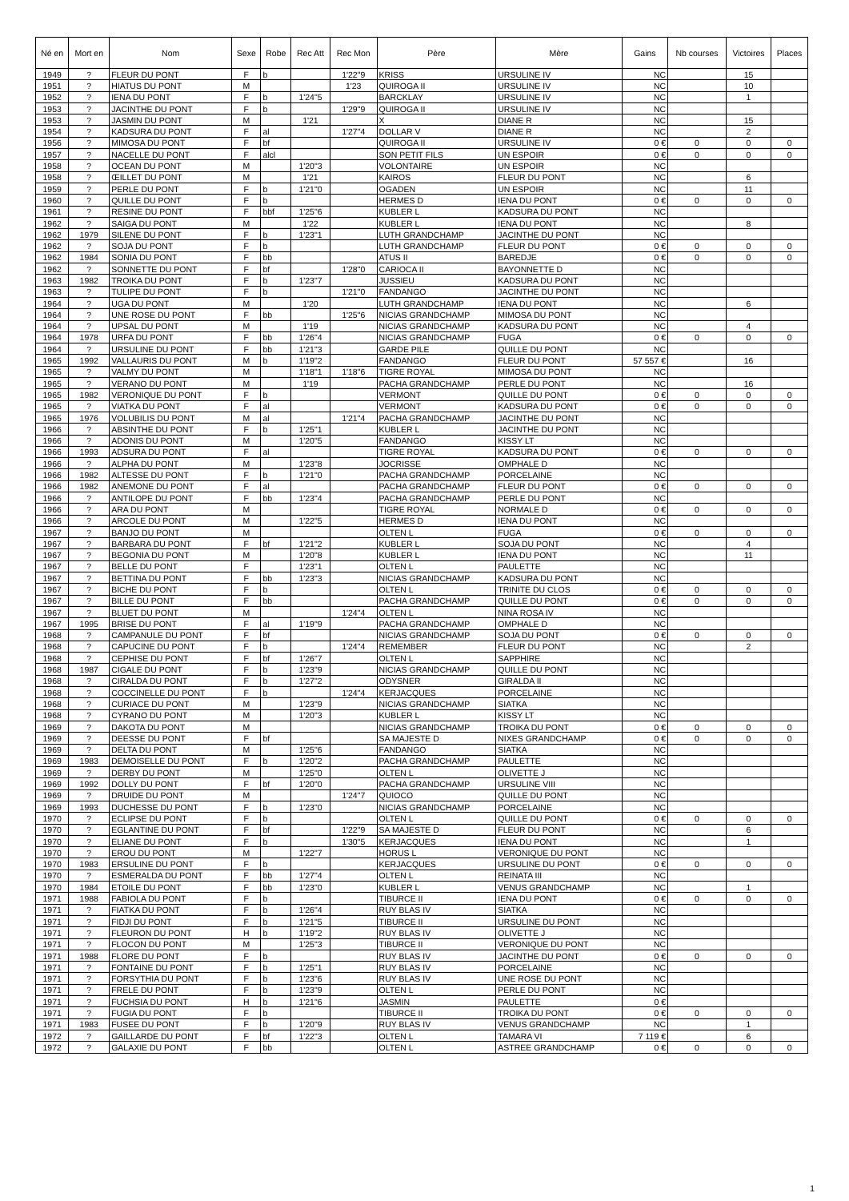| Né en | Mort en | Nom | Sexe | Robe | Rec Att | Rec Mon | Père | Mère | Gains | Nb courses | Victoires | Places |
| --- | --- | --- | --- | --- | --- | --- | --- | --- | --- | --- | --- | --- |
| 1949 | ? | FLEUR DU PONT | F | b | | 1'22"9 | KRISS | URSULINE IV | NC | | 15 | |
| 1951 | ? | HIATUS DU PONT | M | | | 1'23 | QUIROGA II | URSULINE IV | NC | | 10 | |
| 1952 | ? | IENA DU PONT | F | b | 1'24"5 | | BARCKLAY | URSULINE IV | NC | | 1 | |
| 1953 | ? | JACINTHE DU PONT | F | b | | 1'29"9 | QUIROGA II | URSULINE IV | NC | | | |
| 1953 | ? | JASMIN DU PONT | M | | 1'21 | | X | DIANE R | NC | | 15 | |
| 1954 | ? | KADSURA DU PONT | F | al | | 1'27"4 | DOLLAR V | DIANE R | NC | | 2 | |
| 1956 | ? | MIMOSA DU PONT | F | bf | | | QUIROGA II | URSULINE IV | 0 € | 0 | 0 | 0 |
| 1957 | ? | NACELLE DU PONT | F | alcl | | | SON PETIT FILS | UN ESPOIR | 0 € | 0 | 0 | 0 |
| 1958 | ? | OCEAN DU PONT | M | | 1'20"3 | | VOLONTAIRE | UN ESPOIR | NC | | | |
| 1958 | ? | ŒILLET DU PONT | M | | 1'21 | | KAIROS | FLEUR DU PONT | NC | | 6 | |
| 1959 | ? | PERLE DU PONT | F | b | 1'21"0 | | OGADEN | UN ESPOIR | NC | | 11 | |
| 1960 | ? | QUILLE DU PONT | F | b | | | HERMES D | IENA DU PONT | 0 € | 0 | 0 | 0 |
| 1961 | ? | RESINE DU PONT | F | bbf | 1'25"6 | | KUBLER L | KADSURA DU PONT | NC | | | |
| 1962 | ? | SAIGA DU PONT | M | | 1'22 | | KUBLER L | IENA DU PONT | NC | | 8 | |
| 1962 | 1979 | SILENE DU PONT | F | b | 1'23"1 | | LUTH GRANDCHAMP | JACINTHE DU PONT | NC | | | |
| 1962 | ? | SOJA DU PONT | F | b | | | LUTH GRANDCHAMP | FLEUR DU PONT | 0 € | 0 | 0 | 0 |
| 1962 | 1984 | SONIA DU PONT | F | bb | | | ATUS II | BAREDJE | 0 € | 0 | 0 | 0 |
| 1962 | ? | SONNETTE DU PONT | F | bf | | 1'28"0 | CARIOCA II | BAYONNETTE D | NC | | | |
| 1963 | 1982 | TROIKA DU PONT | F | b | 1'23"7 | | JUSSIEU | KADSURA DU PONT | NC | | | |
| 1963 | ? | TULIPE DU PONT | F | b | | 1'21"0 | FANDANGO | JACINTHE DU PONT | NC | | | |
| 1964 | ? | UGA DU PONT | M | | 1'20 | | LUTH GRANDCHAMP | IENA DU PONT | NC | | 6 | |
| 1964 | ? | UNE ROSE DU PONT | F | bb | | 1'25"6 | NICIAS GRANDCHAMP | MIMOSA DU PONT | NC | | | |
| 1964 | ? | UPSAL DU PONT | M | | 1'19 | | NICIAS GRANDCHAMP | KADSURA DU PONT | NC | | 4 | |
| 1964 | 1978 | URFA DU PONT | F | bb | 1'26"4 | | NICIAS GRANDCHAMP | FUGA | 0 € | 0 | 0 | 0 |
| 1964 | ? | URSULINE DU PONT | F | bb | 1'21"3 | | GARDE PILE | QUILLE DU PONT | NC | | | |
| 1965 | 1992 | VALLAURIS DU PONT | M | b | 1'19"2 | | FANDANGO | FLEUR DU PONT | 57 557 € | | 16 | |
| 1965 | ? | VALMY DU PONT | M | | 1'18"1 | 1'18"6 | TIGRE ROYAL | MIMOSA DU PONT | NC | | | |
| 1965 | ? | VERANO DU PONT | M | | 1'19 | | PACHA GRANDCHAMP | PERLE DU PONT | NC | | 16 | |
| 1965 | 1982 | VERONIQUE DU PONT | F | b | | | VERMONT | QUILLE DU PONT | 0 € | 0 | 0 | 0 |
| 1965 | ? | VIATKA DU PONT | F | al | | | VERMONT | KADSURA DU PONT | 0 € | 0 | 0 | 0 |
| 1965 | 1976 | VOLUBILIS DU PONT | M | al | | 1'21"4 | PACHA GRANDCHAMP | JACINTHE DU PONT | NC | | | |
| 1966 | ? | ABSINTHE DU PONT | F | b | 1'25"1 | | KUBLER L | JACINTHE DU PONT | NC | | | |
| 1966 | ? | ADONIS DU PONT | M | | 1'20"5 | | FANDANGO | KISSY LT | NC | | | |
| 1966 | 1993 | ADSURA DU PONT | F | al | | | TIGRE ROYAL | KADSURA DU PONT | 0 € | 0 | 0 | 0 |
| 1966 | ? | ALPHA DU PONT | M | | 1'23"8 | | JOCRISSE | OMPHALE D | NC | | | |
| 1966 | 1982 | ALTESSE DU PONT | F | b | 1'21"0 | | PACHA GRANDCHAMP | PORCELAINE | NC | | | |
| 1966 | 1982 | ANEMONE DU PONT | F | al | | | PACHA GRANDCHAMP | FLEUR DU PONT | 0 € | 0 | 0 | 0 |
| 1966 | ? | ANTILOPE DU PONT | F | bb | 1'23"4 | | PACHA GRANDCHAMP | PERLE DU PONT | NC | | | |
| 1966 | ? | ARA DU PONT | M | | | | TIGRE ROYAL | NORMALE D | 0 € | 0 | 0 | 0 |
| 1966 | ? | ARCOLE DU PONT | M | | 1'22"5 | | HERMES D | IENA DU PONT | NC | | | |
| 1967 | ? | BANJO DU PONT | M | | | | OLTEN L | FUGA | 0 € | 0 | 0 | 0 |
| 1967 | ? | BARBARA DU PONT | F | bf | 1'21"2 | | KUBLER L | SOJA DU PONT | NC | | 4 | |
| 1967 | ? | BEGONIA DU PONT | M | | 1'20"8 | | KUBLER L | IENA DU PONT | NC | | 11 | |
| 1967 | ? | BELLE DU PONT | F | | 1'23"1 | | OLTEN L | PAULETTE | NC | | | |
| 1967 | ? | BETTINA DU PONT | F | bb | 1'23"3 | | NICIAS GRANDCHAMP | KADSURA DU PONT | NC | | | |
| 1967 | ? | BICHE DU PONT | F | b | | | OLTEN L | TRINITE DU CLOS | 0 € | 0 | 0 | 0 |
| 1967 | ? | BILLE DU PONT | F | bb | | | PACHA GRANDCHAMP | QUILLE DU PONT | 0 € | 0 | 0 | 0 |
| 1967 | ? | BLUET DU PONT | M | | | 1'24"4 | OLTEN L | NINA ROSA IV | NC | | | |
| 1967 | 1995 | BRISE DU PONT | F | al | 1'19"9 | | PACHA GRANDCHAMP | OMPHALE D | NC | | | |
| 1968 | ? | CAMPANULE DU PONT | F | bf | | | NICIAS GRANDCHAMP | SOJA DU PONT | 0 € | 0 | 0 | 0 |
| 1968 | ? | CAPUCINE DU PONT | F | b | | 1'24"4 | REMEMBER | FLEUR DU PONT | NC | | 2 | |
| 1968 | ? | CEPHISE DU PONT | F | bf | 1'26"7 | | OLTEN L | SAPPHIRE | NC | | | |
| 1968 | 1987 | CIGALE DU PONT | F | b | 1'23"9 | | NICIAS GRANDCHAMP | QUILLE DU PONT | NC | | | |
| 1968 | ? | CIRALDA DU PONT | F | b | 1'27"2 | | ODYSNER | GIRALDA II | NC | | | |
| 1968 | ? | COCCINELLE DU PONT | F | b | | 1'24"4 | KERJACQUES | PORCELAINE | NC | | | |
| 1968 | ? | CURIACE DU PONT | M | | 1'23"9 | | NICIAS GRANDCHAMP | SIATKA | NC | | | |
| 1968 | ? | CYRANO DU PONT | M | | 1'20"3 | | KUBLER L | KISSY LT | NC | | | |
| 1969 | ? | DAKOTA DU PONT | M | | | | NICIAS GRANDCHAMP | TROIKA DU PONT | 0 € | 0 | 0 | 0 |
| 1969 | ? | DEESSE DU PONT | F | bf | | | SA MAJESTE D | NIXES GRANDCHAMP | 0 € | 0 | 0 | 0 |
| 1969 | ? | DELTA DU PONT | M | | 1'25"6 | | FANDANGO | SIATKA | NC | | | |
| 1969 | 1983 | DEMOISELLE DU PONT | F | b | 1'20"2 | | PACHA GRANDCHAMP | PAULETTE | NC | | | |
| 1969 | ? | DERBY DU PONT | M | | 1'25"0 | | OLTEN L | OLIVETTE J | NC | | | |
| 1969 | 1992 | DOLLY DU PONT | F | bf | 1'20"0 | | PACHA GRANDCHAMP | URSULINE VIII | NC | | | |
| 1969 | ? | DRUIDE DU PONT | M | | | 1'24"7 | QUIOCO | QUILLE DU PONT | NC | | | |
| 1969 | 1993 | DUCHESSE DU PONT | F | b | 1'23"0 | | NICIAS GRANDCHAMP | PORCELAINE | NC | | | |
| 1970 | ? | ECLIPSE DU PONT | F | b | | | OLTEN L | QUILLE DU PONT | 0 € | 0 | 0 | 0 |
| 1970 | ? | EGLANTINE DU PONT | F | bf | | 1'22"9 | SA MAJESTE D | FLEUR DU PONT | NC | | 6 | |
| 1970 | ? | ELIANE DU PONT | F | b | | 1'30"5 | KERJACQUES | IENA DU PONT | NC | | 1 | |
| 1970 | ? | EROU DU PONT | M | | 1'22"7 | | HORUS L | VERONIQUE DU PONT | NC | | | |
| 1970 | 1983 | ERSULINE DU PONT | F | b | | | KERJACQUES | URSULINE DU PONT | 0 € | 0 | 0 | 0 |
| 1970 | ? | ESMERALDA DU PONT | F | bb | 1'27"4 | | OLTEN L | REINATA III | NC | | | |
| 1970 | 1984 | ETOILE DU PONT | F | bb | 1'23"0 | | KUBLER L | VENUS GRANDCHAMP | NC | | 1 | |
| 1971 | 1988 | FABIOLA DU PONT | F | b | | | TIBURCE II | IENA DU PONT | 0 € | 0 | 0 | 0 |
| 1971 | ? | FIATKA DU PONT | F | b | 1'26"4 | | RUY BLAS IV | SIATKA | NC | | | |
| 1971 | ? | FIDJI DU PONT | F | b | 1'21"5 | | TIBURCE II | URSULINE DU PONT | NC | | | |
| 1971 | ? | FLEURON DU PONT | H | b | 1'19"2 | | RUY BLAS IV | OLIVETTE J | NC | | | |
| 1971 | ? | FLOCON DU PONT | M | | 1'25"3 | | TIBURCE II | VERONIQUE DU PONT | NC | | | |
| 1971 | 1988 | FLORE DU PONT | F | b | | | RUY BLAS IV | JACINTHE DU PONT | 0 € | 0 | 0 | 0 |
| 1971 | ? | FONTAINE DU PONT | F | b | 1'25"1 | | RUY BLAS IV | PORCELAINE | NC | | | |
| 1971 | ? | FORSYTHIA DU PONT | F | b | 1'23"6 | | RUY BLAS IV | UNE ROSE DU PONT | NC | | | |
| 1971 | ? | FRELE DU PONT | F | b | 1'23"9 | | OLTEN L | PERLE DU PONT | NC | | | |
| 1971 | ? | FUCHSIA DU PONT | H | b | 1'21"6 | | JASMIN | PAULETTE | 0 € | | | |
| 1971 | ? | FUGIA DU PONT | F | b | | | TIBURCE II | TROIKA DU PONT | 0 € | 0 | 0 | 0 |
| 1971 | 1983 | FUSEE DU PONT | F | b | 1'20"9 | | RUY BLAS IV | VENUS GRANDCHAMP | NC | | 1 | |
| 1972 | ? | GAILLARDE DU PONT | F | bf | 1'22"3 | | OLTEN L | TAMARA VI | 7 119 € | | 6 | |
| 1972 | ? | GALAXIE DU PONT | F | bb | | | OLTEN L | ASTREE GRANDCHAMP | 0 € | 0 | 0 | 0 |
1